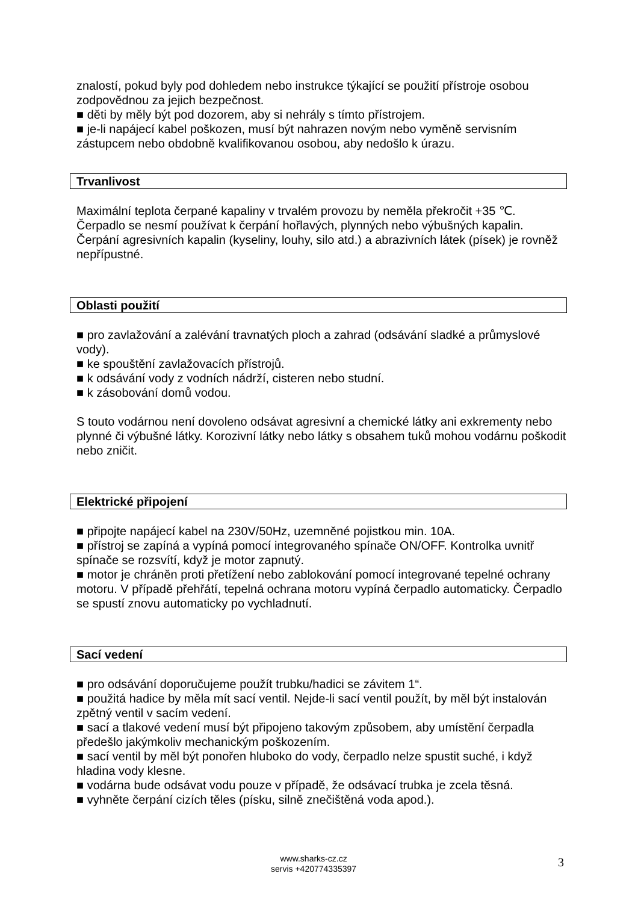znalostí, pokud byly pod dohledem nebo instrukce týkající se použití přístroje osobou zodpovědnou za jejich bezpečnost.
■ děti by měly být pod dozorem, aby si nehrály s tímto přístrojem.
■ je-li napájecí kabel poškozen, musí být nahrazen novým nebo vyměně servisním zástupcem nebo obdobně kvalifikovanou osobou, aby nedošlo k úrazu.
Trvanlivost
Maximální teplota čerpané kapaliny v trvalém provozu by neměla překročit +35 ℃. Čerpadlo se nesmí používat k čerpání hořlavých, plynných nebo výbušných kapalin. Čerpání agresivních kapalin (kyseliny, louhy, silo atd.) a abrazivních látek (písek) je rovněž nepřípustné.
Oblasti použití
■ pro zavlažování a zalévání travnatých ploch a zahrad (odsávání sladké a průmyslové vody).
■ ke spouštění zavlažovacích přístrojů.
■ k odsávání vody z vodních nádrží, cisteren nebo studní.
■ k zásobování domů vodou.
S touto vodárnou není dovoleno odsávat agresivní a chemické látky ani exkrementy nebo plynné či výbušné látky. Korozivní látky nebo látky s obsahem tuků mohou vodárnu poškodit nebo zničit.
Elektrické připojení
■ připojte napájecí kabel na 230V/50Hz, uzemněné pojistkou min. 10A.
■ přístroj se zapíná a vypíná pomocí integrovaného spínače ON/OFF. Kontrolka uvnitř spínače se rozsvítí, když je motor zapnutý.
■ motor je chráněn proti přetížení nebo zablokování pomocí integrované tepelné ochrany motoru. V případě přehřátí, tepelná ochrana motoru vypíná čerpadlo automaticky. Čerpadlo se spustí znovu automaticky po vychladnutí.
Sací vedení
■ pro odsávání doporučujeme použít trubku/hadici se závitem 1“.
■ použitá hadice by měla mít sací ventil. Nejde-li sací ventil použít, by měl být instalován zpětný ventil v sacím vedení.
■ sací a tlakové vedení musí být připojeno takovým způsobem, aby umístění čerpadla předešlo jakýmkoliv mechanickým poškozením.
■ sací ventil by měl být ponořen hluboko do vody, čerpadlo nelze spustit suché, i když hladina vody klesne.
■ vodárna bude odsávat vodu pouze v případě, že odsávací trubka je zcela těsná.
■ vyhněte čerpání cizích těles (písku, silně znečištěná voda apod.).
www.sharks-cz.cz
servis +420774335397
3